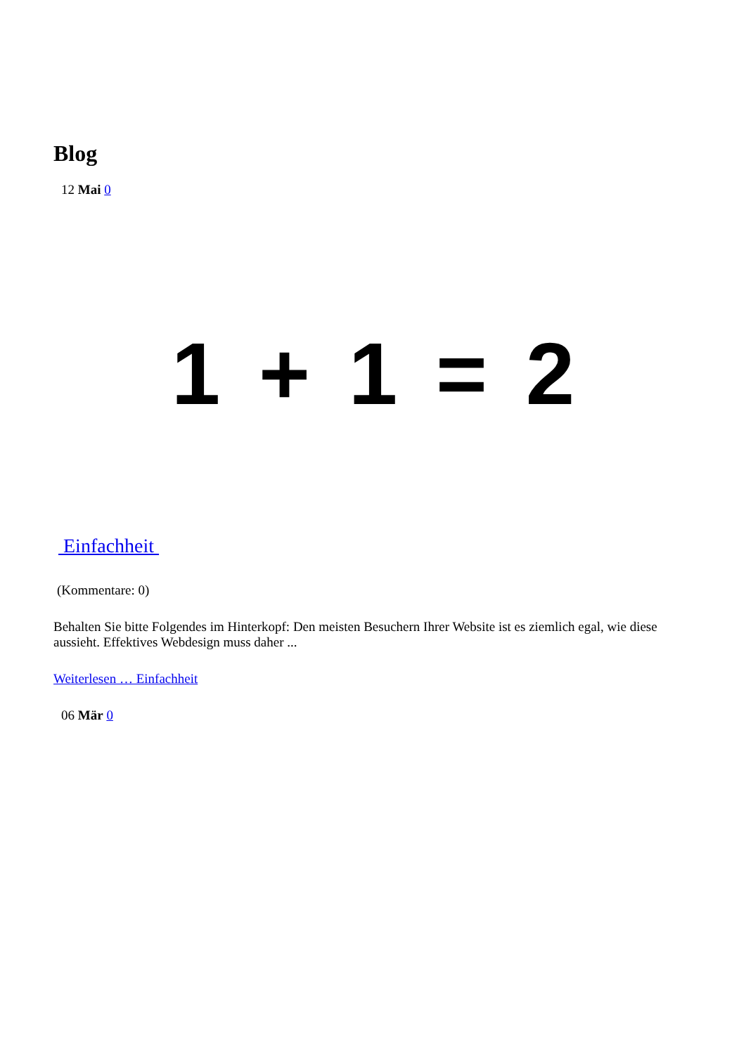Blog
12 Mai 0
1 + 1 = 2
Einfachheit
(Kommentare: 0)
Behalten Sie bitte Folgendes im Hinterkopf: Den meisten Besuchern Ihrer Website ist es ziemlich egal, wie diese aussieht. Effektives Webdesign muss daher ...
Weiterlesen … Einfachheit
06 Mär 0